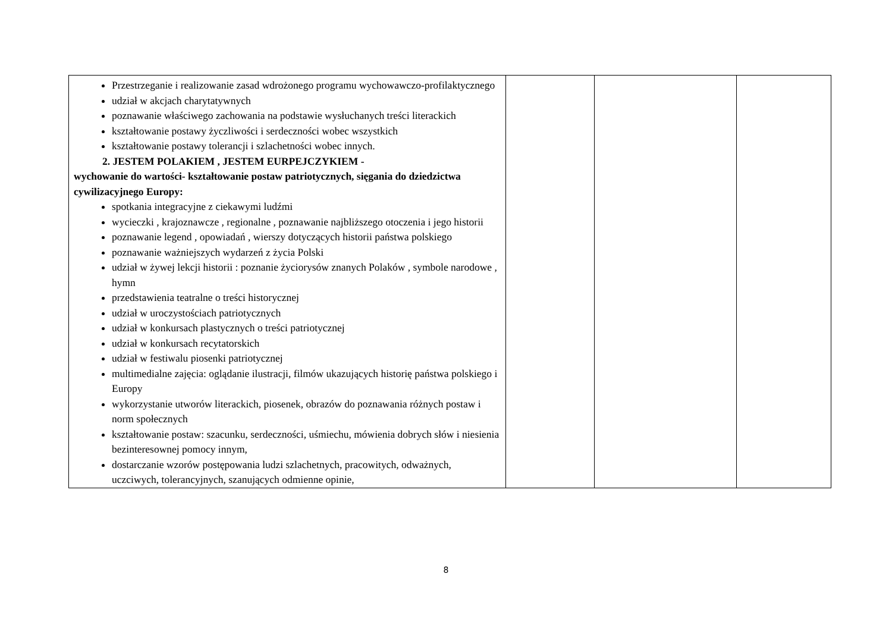| Przestrzeganie i realizowanie zasad wdrożonego programu wychowawczo-profilaktycznego udział w akcjach charytatywnych poznawanie właściwego zachowania na podstawie wysłuchanych treści literackich kształtowanie postawy życzliwości i serdeczności wobec wszystkich kształtowanie postawy tolerancji i szlachetności wobec innych. 2. JESTEM POLAKIEM , JESTEM EURPEJCZYKIEM - wychowanie do wartości- kształtowanie postaw patriotycznych, sięgania do dziedzictwa cywilizacyjnego Europy: spotkania integracyjne z ciekawymi ludźmi wycieczki , krajoznawcze , regionalne , poznawanie najbliższego otoczenia i jego historii poznawanie legend , opowiadań , wierszy dotyczących historii państwa polskiego poznawanie ważniejszych wydarzeń z życia Polski udział w żywej lekcji historii : poznanie życiorysów znanych Polaków , symbole narodowe , hymn przedstawienia teatralne o treści historycznej udział w uroczystościach patriotycznych udział w konkursach plastycznych o treści patriotycznej udział w konkursach recytatorskich udział w festiwalu piosenki patriotycznej multimedialne zajęcia: oglądanie ilustracji, filmów ukazujących historię państwa polskiego i Europy wykorzystanie utworów literackich, piosenek, obrazów do poznawania różnych postaw i norm społecznych kształtowanie postaw: szacunku, serdeczności, uśmiechu, mówienia dobrych słów i niesienia bezinteresownej pomocy innym, dostarczanie wzorów postępowania ludzi szlachetnych, pracowitych, odważnych, uczciwych, tolerancyjnych, szanujących odmienne opinie, | | | |
8